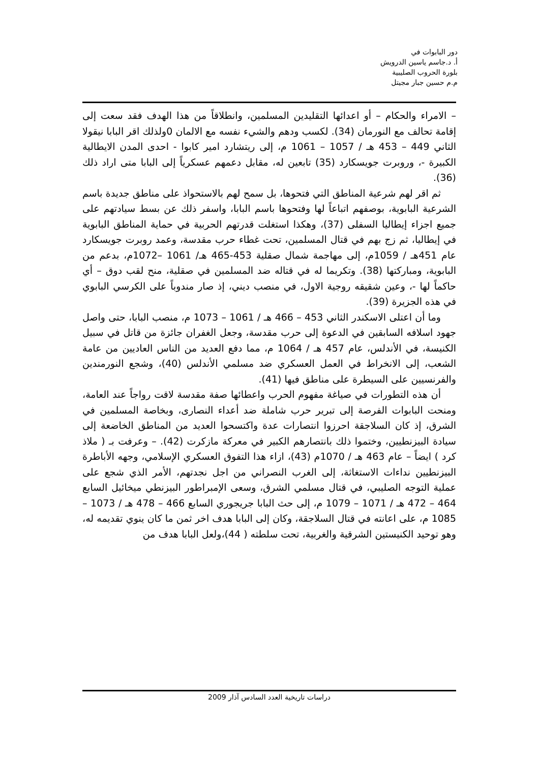دور البابوات في
أ. د.جاسم ياسين الدرويش
بلورة الحروب الصليبية
م.م حسين جبار مجيتل
– الامراء والحكام – أو اعدائها التقليدين المسلمين، وانطلاقاً من هذا الهدف فقد سعت إلى إقامة تحالف مع النورمان (34). لكسب ودهم والشيء نفسه مع الالمان 0ولذلك اقر البابا نيقولا الثاني 449 – 453 هـ / 1057 – 1061 م، إلى ريتشارد امير كابوا - احدى المدن الايطالية الكبيرة -، وروبرت جويسكارد (35) تابعين له، مقابل دعمهم عسكرياً إلى البابا متى اراد ذلك (36).
ثم اقر لهم شرعية المناطق التي فتحوها، بل سمح لهم بالاستحواذ على مناطق جديدة باسم الشرعية البابوية، بوصفهم اتباعاً لها وفتحوها باسم البابا، واسفر ذلك عن بسط سيادتهم على جميع اجزاء إيطاليا السفلى (37)، وهكذا استغلت قدرتهم الحربية في حماية المناطق البابوية في إيطاليا، ثم زج بهم في قتال المسلمين، تحت غطاء حرب مقدسة، وعمد روبرت جويسكارد عام 451هـ / 1059م، إلى مهاجمة شمال صقلية 453-465 هـ/ 1061 –1072م، بدعم من البابوية، ومباركتها (38). وتكريما له في قتاله ضد المسلمين في صقلية، منح لقب دوق – أي حاكماً لها -، وعين شقيقه روجية الاول، في منصب ديني، إذ صار مندوباً على الكرسي البابوي في هذه الجزيرة (39).
وما أن اعتلى الاسكندر الثاني 453 – 466 هـ / 1061 – 1073 م، منصب البابا، حتى واصل جهود اسلافه السابقين في الدعوة إلى حرب مقدسة، وجعل الغفران جائزة من قاتل في سبيل الكنيسة، في الأندلس، عام 457 هـ / 1064 م، مما دفع العديد من الناس العاديين من عامة الشعب، إلى الانخراط في العمل العسكري ضد مسلمي الأندلس (40)، وشجع النورمندين والفرنسيين على السيطرة على مناطق فيها (41).
أن هذه التطورات في صياغة مفهوم الحرب واعطائها صفة مقدسة لاقت رواجاً عند العامة، ومنحت البابوات الفرصة إلى تبرير حرب شاملة ضد أعداء النصارى، وبخاصة المسلمين في الشرق، إذ كان السلاجقة احرزوا انتصارات عدة واكتسحوا العديد من المناطق الخاضعة إلى سيادة البيزنطيين، وختموا ذلك بانتصارهم الكبير في معركة مازكرت (42). – وعرفت بـ ( ملاذ كرد ) ايضاً – عام 463 هـ / 1070م (43)، ازاء هذا التفوق العسكري الإسلامي، وجهه الأباطرة البيزنطيين نداءات الاستغاثة، إلى الغرب النصراني من اجل نجدتهم، الأمر الذي شجع على عملية التوجه الصليبي، في قتال مسلمي الشرق، وسعى الإمبراطور البيزنطي ميخائيل السابع 464 – 472 هـ / 1071 – 1079 م، إلى حث البابا جريجوري السابع 466 – 478 هـ / 1073 – 1085 م، على اعانته في قتال السلاجقة، وكان إلى البابا هدف اخر ثمن ما كان ينوي تقديمه له، وهو توحيد الكنيستين الشرقية والغربية، تحت سلطته ( 44)،ولعل البابا هدف من
دراسات تاريخية العدد السادس آذار 2009